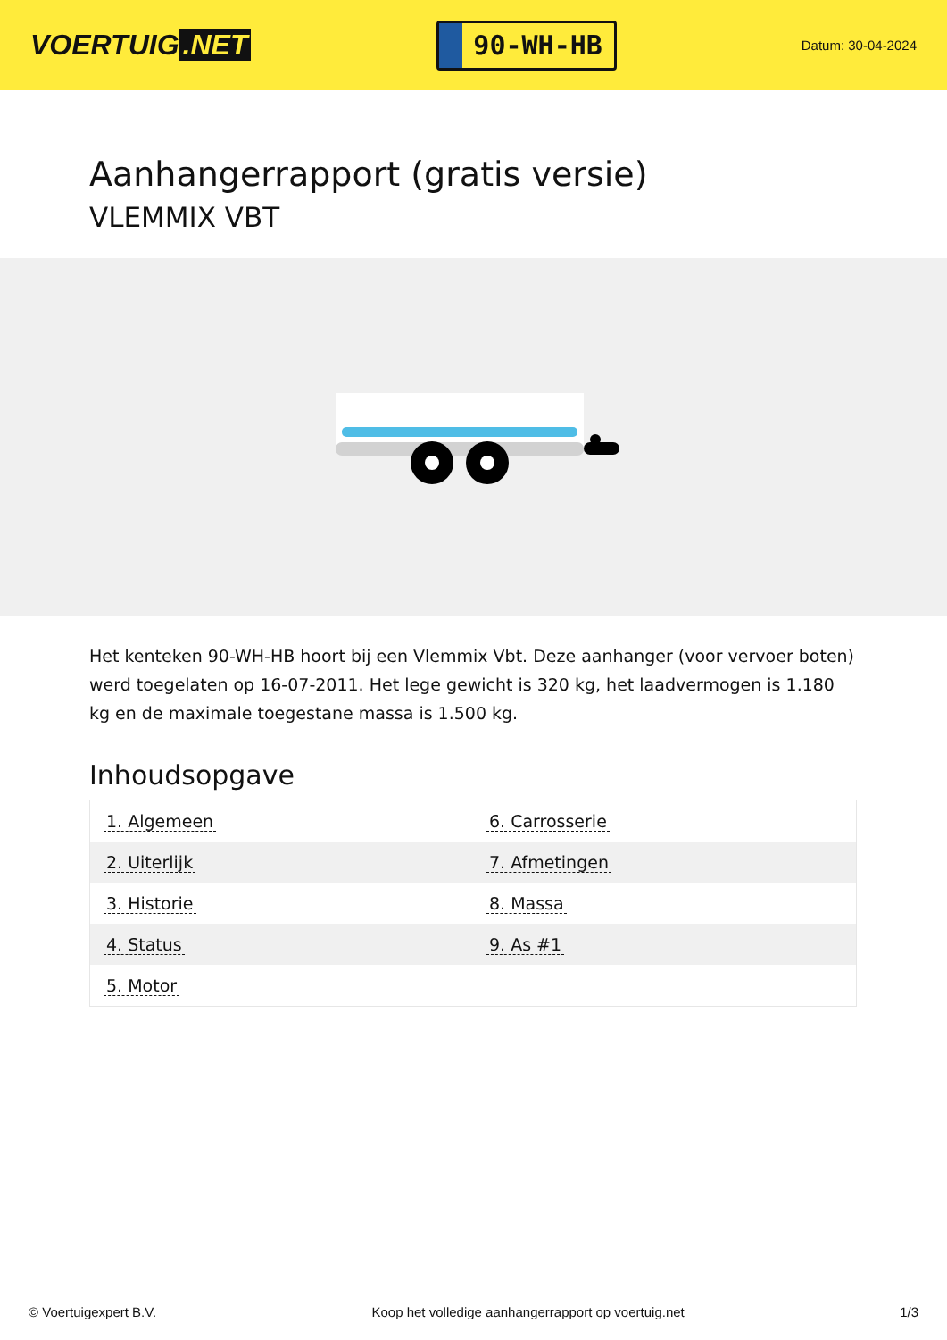VOERTUIG.NET
90-WH-HB
Datum: 30-04-2024
Aanhangerrapport (gratis versie)
VLEMMIX VBT
Het kenteken 90-WH-HB hoort bij een Vlemmix Vbt. Deze aanhanger (voor vervoer boten) werd toegelaten op 16-07-2011. Het lege gewicht is 320 kg, het laadvermogen is 1.180 kg en de maximale toegestane massa is 1.500 kg.
Inhoudsopgave
| 1. Algemeen | 6. Carrosserie |
| 2. Uiterlijk | 7. Afmetingen |
| 3. Historie | 8. Massa |
| 4. Status | 9. As #1 |
| 5. Motor | |
© Voertuigexpert B.V. Koop het volledige aanhangerrapport op voertuig.net 1/3